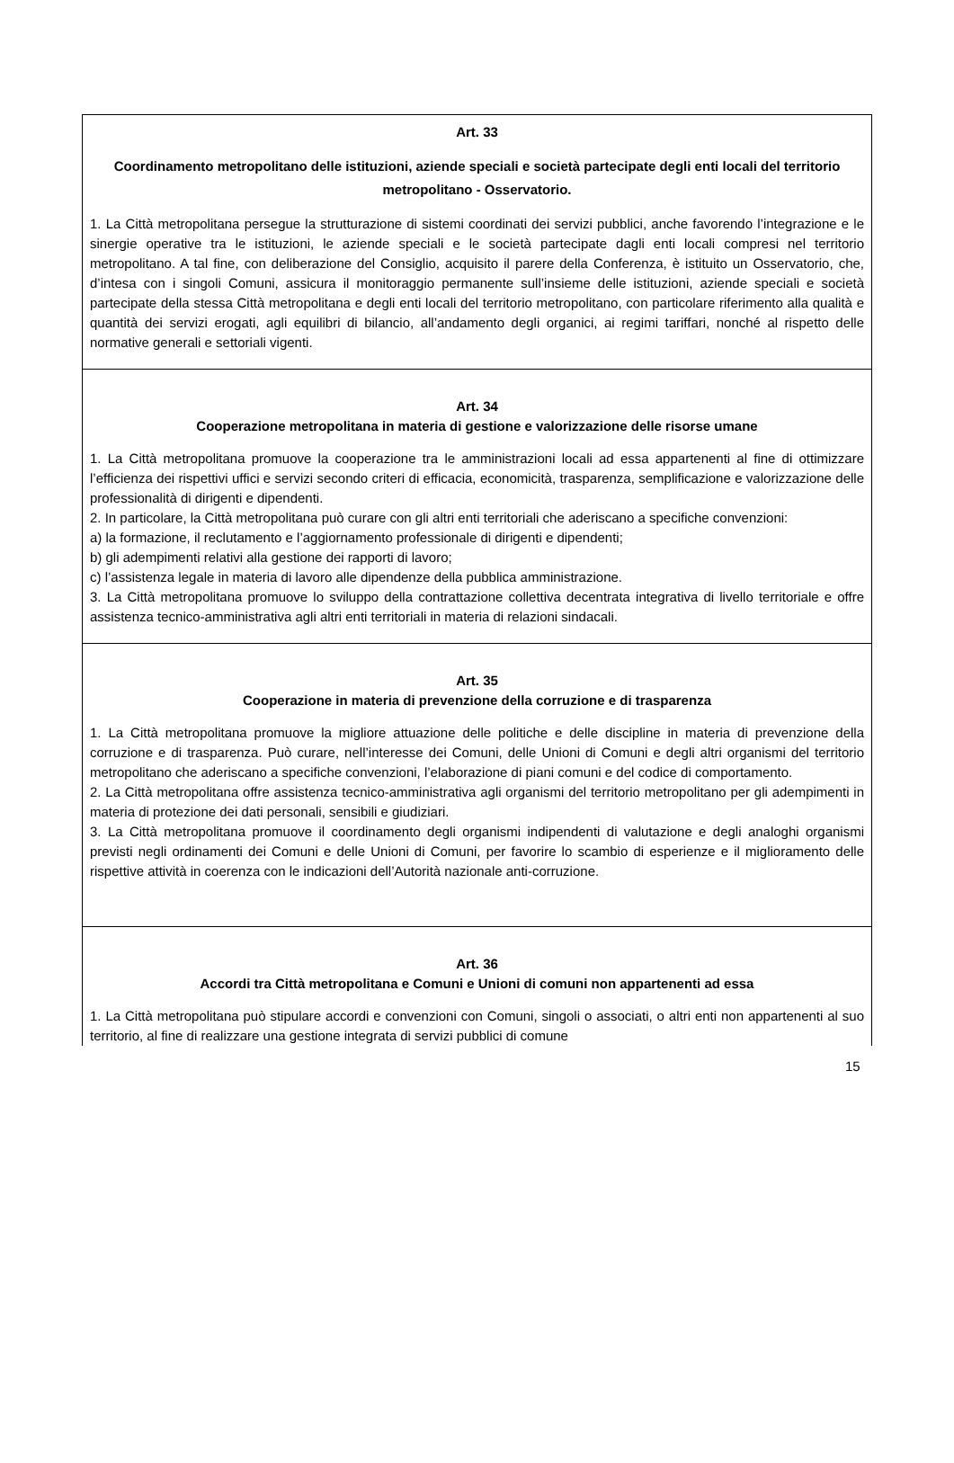Art. 33
Coordinamento metropolitano delle istituzioni, aziende speciali e società partecipate degli enti locali del territorio metropolitano - Osservatorio.
1. La Città metropolitana persegue la strutturazione di sistemi coordinati dei servizi pubblici, anche favorendo l’integrazione e le sinergie operative tra le istituzioni, le aziende speciali e le società partecipate dagli enti locali compresi nel territorio metropolitano. A tal fine, con deliberazione del Consiglio, acquisito il parere della Conferenza, è istituito un Osservatorio, che, d’intesa con i singoli Comuni, assicura il monitoraggio permanente sull’insieme delle istituzioni, aziende speciali e società partecipate della stessa Città metropolitana e degli enti locali del territorio metropolitano, con particolare riferimento alla qualità e quantità dei servizi erogati, agli equilibri di bilancio, all’andamento degli organici, ai regimi tariffari, nonché al rispetto delle normative generali e settoriali vigenti.
Art. 34
Cooperazione metropolitana in materia di gestione e valorizzazione delle risorse umane
1. La Città metropolitana promuove la cooperazione tra le amministrazioni locali ad essa appartenenti al fine di ottimizzare l’efficienza dei rispettivi uffici e servizi secondo criteri di efficacia, economicità, trasparenza, semplificazione e valorizzazione delle professionalità di dirigenti e dipendenti.
2. In particolare, la Città metropolitana può curare con gli altri enti territoriali che aderiscano a specifiche convenzioni:
a) la formazione, il reclutamento e l’aggiornamento professionale di dirigenti e dipendenti;
b) gli adempimenti relativi alla gestione dei rapporti di lavoro;
c) l’assistenza legale in materia di lavoro alle dipendenze della pubblica amministrazione.
3. La Città metropolitana promuove lo sviluppo della contrattazione collettiva decentrata integrativa di livello territoriale e offre assistenza tecnico-amministrativa agli altri enti territoriali in materia di relazioni sindacali.
Art. 35
Cooperazione in materia di prevenzione della corruzione e di trasparenza
1. La Città metropolitana promuove la migliore attuazione delle politiche e delle discipline in materia di prevenzione della corruzione e di trasparenza. Può curare, nell’interesse dei Comuni, delle Unioni di Comuni e degli altri organismi del territorio metropolitano che aderiscano a specifiche convenzioni, l’elaborazione di piani comuni e del codice di comportamento.
2. La Città metropolitana offre assistenza tecnico-amministrativa agli organismi del territorio metropolitano per gli adempimenti in materia di protezione dei dati personali, sensibili e giudiziari.
3. La Città metropolitana promuove il coordinamento degli organismi indipendenti di valutazione e degli analoghi organismi previsti negli ordinamenti dei Comuni e delle Unioni di Comuni, per favorire lo scambio di esperienze e il miglioramento delle rispettive attività in coerenza con le indicazioni dell’Autorità nazionale anti-corruzione.
Art. 36
Accordi tra Città metropolitana e Comuni e Unioni di comuni non appartenenti ad essa
1. La Città metropolitana può stipulare accordi e convenzioni con Comuni, singoli o associati, o altri enti non appartenenti al suo territorio, al fine di realizzare una gestione integrata di servizi pubblici di comune
15